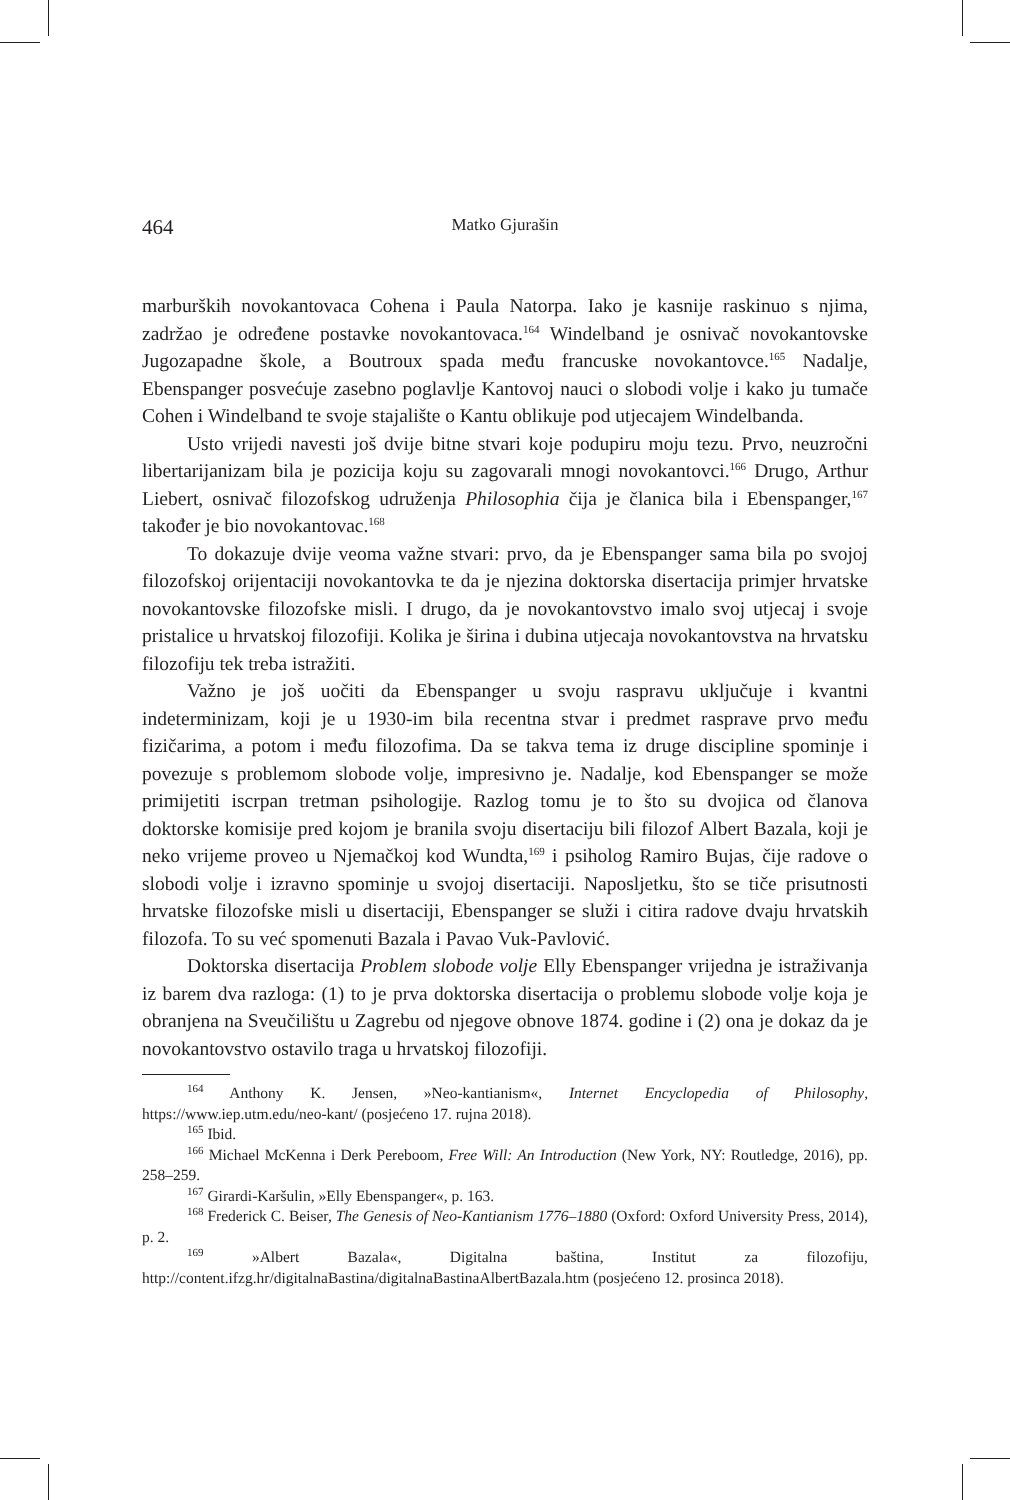464 Matko Gjurašin
marburških novokantovaca Cohena i Paula Natorpa. Iako je kasnije raskinuo s njima, zadržao je određene postavke novokantovaca.<sup>164</sup> Windelband je osnivač novokantovske Jugozapadne škole, a Boutroux spada među francuske novokantovce.<sup>165</sup> Nadalje, Ebenspanger posvećuje zasebno poglavlje Kantovoj nauci o slobodi volje i kako ju tumače Cohen i Windelband te svoje stajalište o Kantu oblikuje pod utjecajem Windelbanda.
Usto vrijedi navesti još dvije bitne stvari koje podupiru moju tezu. Prvo, neuzročni libertarijanizam bila je pozicija koju su zagovarali mnogi novokantovci.<sup>166</sup> Drugo, Arthur Liebert, osnivač filozofskog udruženja Philosophia čija je članica bila i Ebenspanger,<sup>167</sup> također je bio novokantovac.<sup>168</sup>
To dokazuje dvije veoma važne stvari: prvo, da je Ebenspanger sama bila po svojoj filozofskoj orijentaciji novokantovka te da je njezina doktorska disertacija primjer hrvatske novokantovske filozofske misli. I drugo, da je novokantovstvo imalo svoj utjecaj i svoje pristalice u hrvatskoj filozofiji. Kolika je širina i dubina utjecaja novokantovstva na hrvatsku filozofiju tek treba istražiti.
Važno je još uočiti da Ebenspanger u svoju raspravu uključuje i kvantni indeterminizam, koji je u 1930-im bila recentna stvar i predmet rasprave prvo među fizičarima, a potom i među filozofima. Da se takva tema iz druge discipline spominje i povezuje s problemom slobode volje, impresivno je. Nadalje, kod Ebenspanger se može primijetiti iscrpan tretman psihologije. Razlog tomu je to što su dvojica od članova doktorske komisije pred kojom je branila svoju disertaciju bili filozof Albert Bazala, koji je neko vrijeme proveo u Njemačkoj kod Wundta,<sup>169</sup> i psiholog Ramiro Bujas, čije radove o slobodi volje i izravno spominje u svojoj disertaciji. Naposljetku, što se tiče prisutnosti hrvatske filozofske misli u disertaciji, Ebenspanger se služi i citira radove dvaju hrvatskih filozofa. To su već spomenuti Bazala i Pavao Vuk-Pavlović.
Doktorska disertacija Problem slobode volje Elly Ebenspanger vrijedna je istraživanja iz barem dva razloga: (1) to je prva doktorska disertacija o problemu slobode volje koja je obranjena na Sveučilištu u Zagrebu od njegove obnove 1874. godine i (2) ona je dokaz da je novokantovstvo ostavilo traga u hrvatskoj filozofiji.
<sup>164</sup> Anthony K. Jensen, »Neo-kantianism«, Internet Encyclopedia of Philosophy, https://www.iep.utm.edu/neo-kant/ (posjećeno 17. rujna 2018).
<sup>165</sup> Ibid.
<sup>166</sup> Michael McKenna i Derk Pereboom, Free Will: An Introduction (New York, NY: Routledge, 2016), pp. 258–259.
<sup>167</sup> Girardi-Karšulin, »Elly Ebenspanger«, p. 163.
<sup>168</sup> Frederick C. Beiser, The Genesis of Neo-Kantianism 1776–1880 (Oxford: Oxford University Press, 2014), p. 2.
<sup>169</sup> »Albert Bazala«, Digitalna baština, Institut za filozofiju, http://content.ifzg.hr/digitalnaBastina/digitalnaBastinaAlbertBazala.htm (posjećeno 12. prosinca 2018).